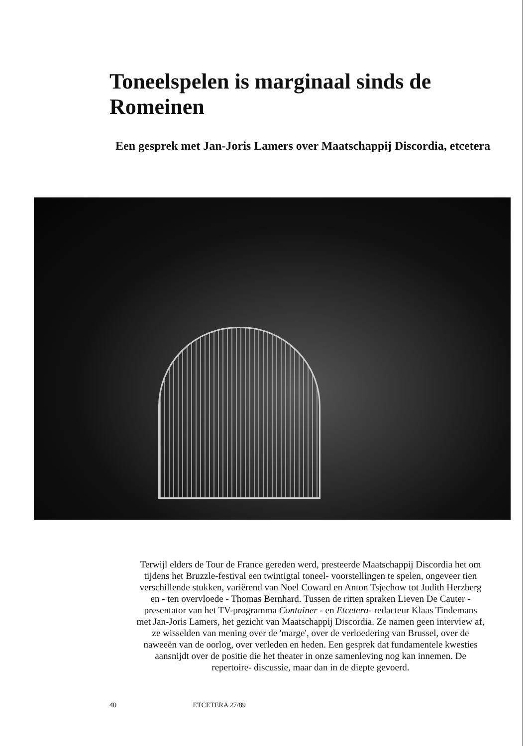Toneelspelen is marginaal sinds de Romeinen
Een gesprek met Jan-Joris Lamers over Maatschappij Discordia, etcetera
Terwijl elders de Tour de France gereden werd, presteerde Maatschappij Discordia het om tijdens het Bruzzle-festival een twintigtal toneel- voorstellingen te spelen, ongeveer tien verschillende stukken, variërend van Noel Coward en Anton Tsjechow tot Judith Herzberg en - ten overvloede - Thomas Bernhard. Tussen de ritten spraken Lieven De Cauter - presentator van het TV-programma Container - en Etcetera- redacteur Klaas Tindemans met Jan-Joris Lamers, het gezicht van Maatschappij Discordia. Ze namen geen interview af, ze wisselden van mening over de 'marge', over de verloedering van Brussel, over de naweeën van de oorlog, over verleden en heden. Een gesprek dat fundamentele kwesties aansnijdt over de positie die het theater in onze samenleving nog kan innemen. De repertoire- discussie, maar dan in de diepte gevoerd.
40 ETCETERA 27/89